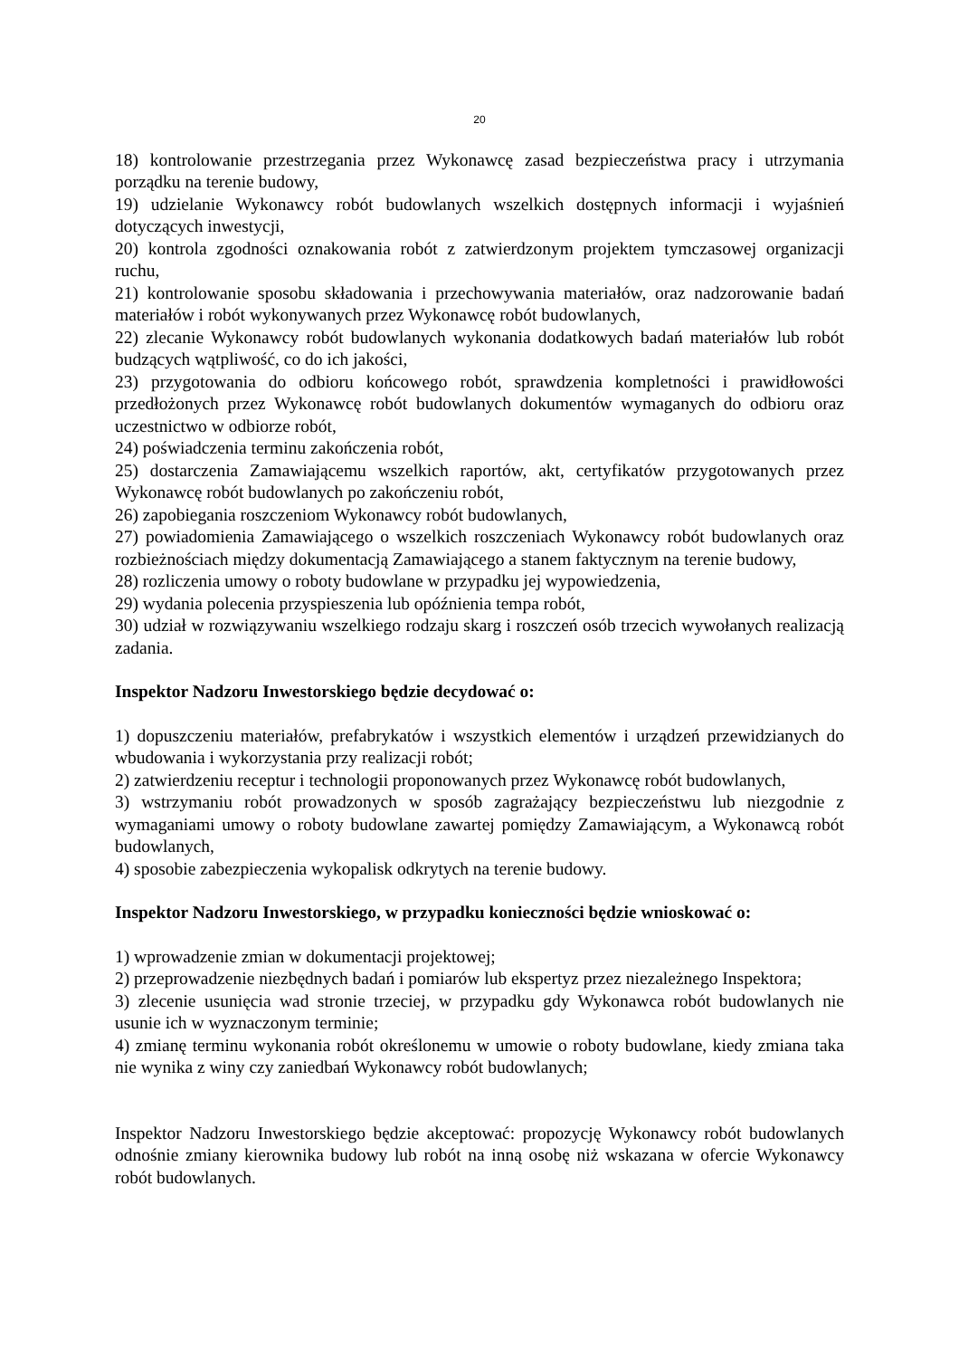20
18) kontrolowanie przestrzegania przez Wykonawcę zasad bezpieczeństwa pracy i utrzymania porządku na terenie budowy,
19) udzielanie Wykonawcy robót budowlanych wszelkich dostępnych informacji i wyjaśnień dotyczących inwestycji,
20) kontrola zgodności oznakowania robót z zatwierdzonym projektem tymczasowej organizacji ruchu,
21) kontrolowanie sposobu składowania i przechowywania materiałów, oraz nadzorowanie badań materiałów i robót wykonywanych przez Wykonawcę robót budowlanych,
22) zlecanie Wykonawcy robót budowlanych wykonania dodatkowych badań materiałów lub robót budzących wątpliwość, co do ich jakości,
23) przygotowania do odbioru końcowego robót, sprawdzenia kompletności i prawidłowości przedłożonych przez Wykonawcę robót budowlanych dokumentów wymaganych do odbioru oraz uczestnictwo w odbiorze robót,
24) poświadczenia terminu zakończenia robót,
25) dostarczenia Zamawiającemu wszelkich raportów, akt, certyfikatów przygotowanych przez Wykonawcę robót budowlanych po zakończeniu robót,
26) zapobiegania roszczeniom Wykonawcy robót budowlanych,
27) powiadomienia Zamawiającego o wszelkich roszczeniach Wykonawcy robót budowlanych oraz rozbieżnościach między dokumentacją Zamawiającego a stanem faktycznym na terenie budowy,
28) rozliczenia umowy o roboty budowlane w przypadku jej wypowiedzenia,
29) wydania polecenia przyspieszenia lub opóźnienia tempa robót,
30) udział w rozwiązywaniu wszelkiego rodzaju skarg i roszczeń osób trzecich wywołanych realizacją zadania.
Inspektor Nadzoru Inwestorskiego będzie decydować o:
1) dopuszczeniu materiałów, prefabrykatów i wszystkich elementów i urządzeń przewidzianych do wbudowania i wykorzystania przy realizacji robót;
2) zatwierdzeniu receptur i technologii proponowanych przez Wykonawcę robót budowlanych,
3) wstrzymaniu robót prowadzonych w sposób zagrażający bezpieczeństwu lub niezgodnie z wymaganiami umowy o roboty budowlane zawartej pomiędzy Zamawiającym, a Wykonawcą robót budowlanych,
4) sposobie zabezpieczenia wykopalisk odkrytych na terenie budowy.
Inspektor Nadzoru Inwestorskiego, w przypadku konieczności będzie wnioskować o:
1) wprowadzenie zmian w dokumentacji projektowej;
2) przeprowadzenie niezbędnych badań i pomiarów lub ekspertyz przez niezależnego Inspektora;
3) zlecenie usunięcia wad stronie trzeciej, w przypadku gdy Wykonawca robót budowlanych nie usunie ich w wyznaczonym terminie;
4) zmianę terminu wykonania robót określonemu w umowie o roboty budowlane, kiedy zmiana taka nie wynika z winy czy zaniedbań Wykonawcy robót budowlanych;
Inspektor Nadzoru Inwestorskiego będzie akceptować: propozycję Wykonawcy robót budowlanych odnośnie zmiany kierownika budowy lub robót na inną osobę niż wskazana w ofercie Wykonawcy robót budowlanych.